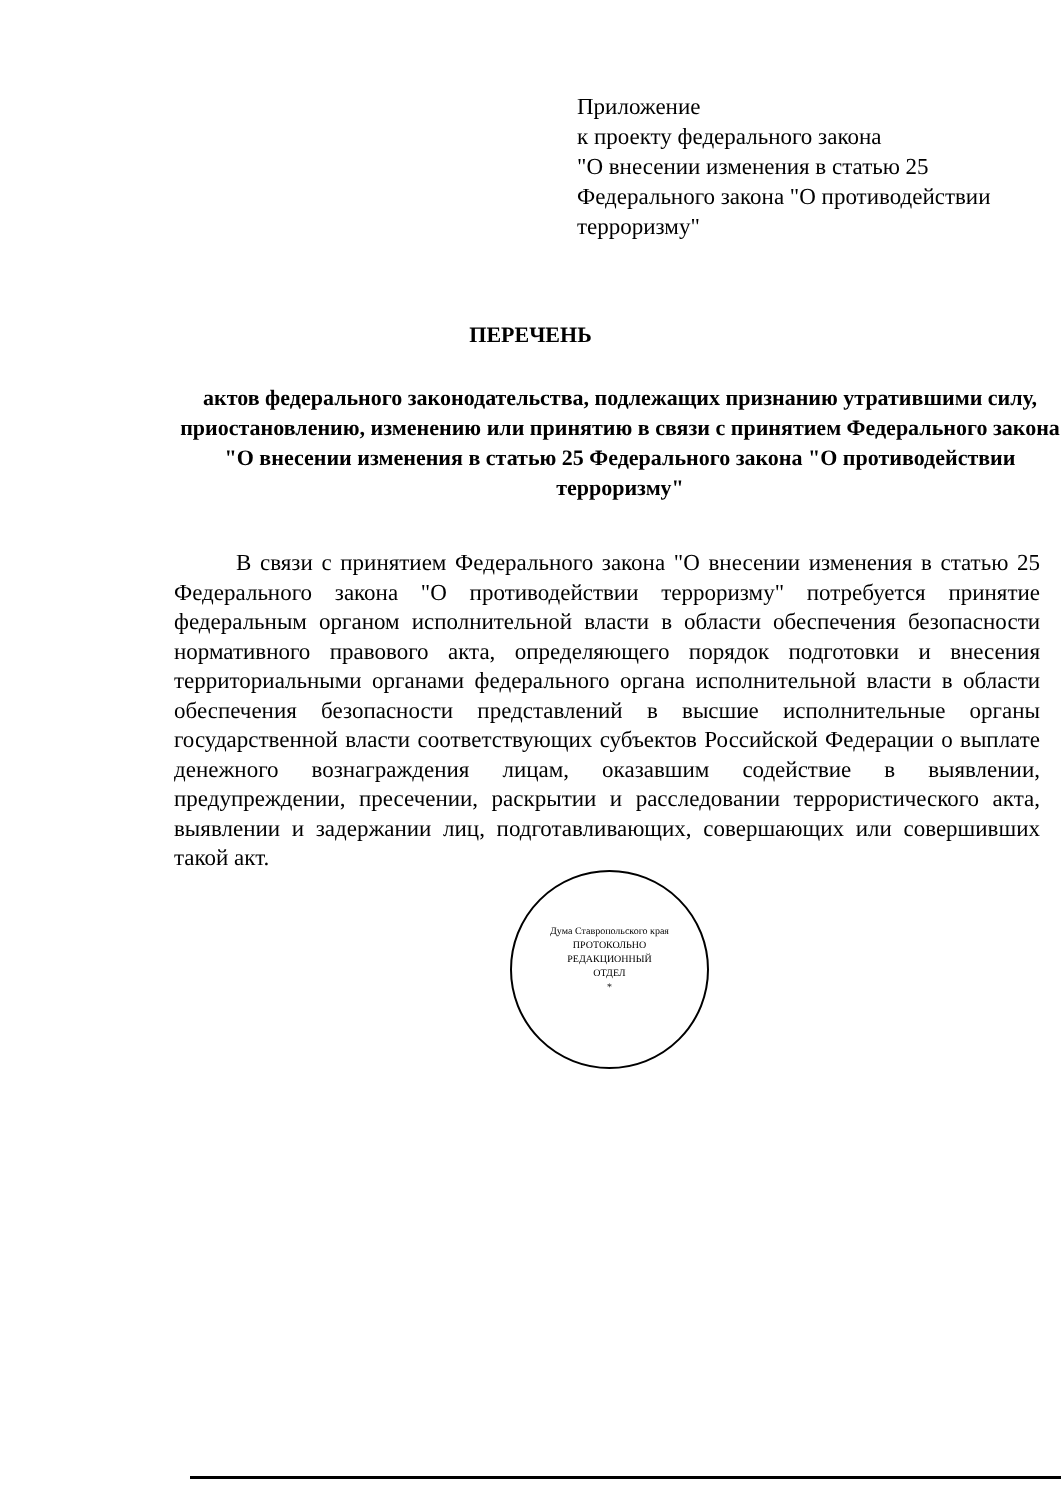Приложение
к проекту федерального закона
"О внесении изменения в статью 25
Федерального закона "О противодействии
терроризму"
ПЕРЕЧЕНЬ
актов федерального законодательства, подлежащих признанию утратившими силу, приостановлению, изменению или принятию в связи с принятием Федерального закона "О внесении изменения в статью 25 Федерального закона "О противодействии терроризму"
В связи с принятием Федерального закона "О внесении изменения в статью 25 Федерального закона "О противодействии терроризму" потребуется принятие федеральным органом исполнительной власти в области обеспечения безопасности нормативного правового акта, определяющего порядок подготовки и внесения территориальными органами федерального органа исполнительной власти в области обеспечения безопасности представлений в высшие исполнительные органы государственной власти соответствующих субъектов Российской Федерации о выплате денежного вознаграждения лицам, оказавшим содействие в выявлении, предупреждении, пресечении, раскрытии и расследовании террористического акта, выявлении и задержании лиц, подготавливающих, совершающих или совершивших такой акт.
Дума Ставропольского края
ПРОТОКОЛЬНО
РЕДАКЦИОННЫЙ
ОТДЕЛ
*